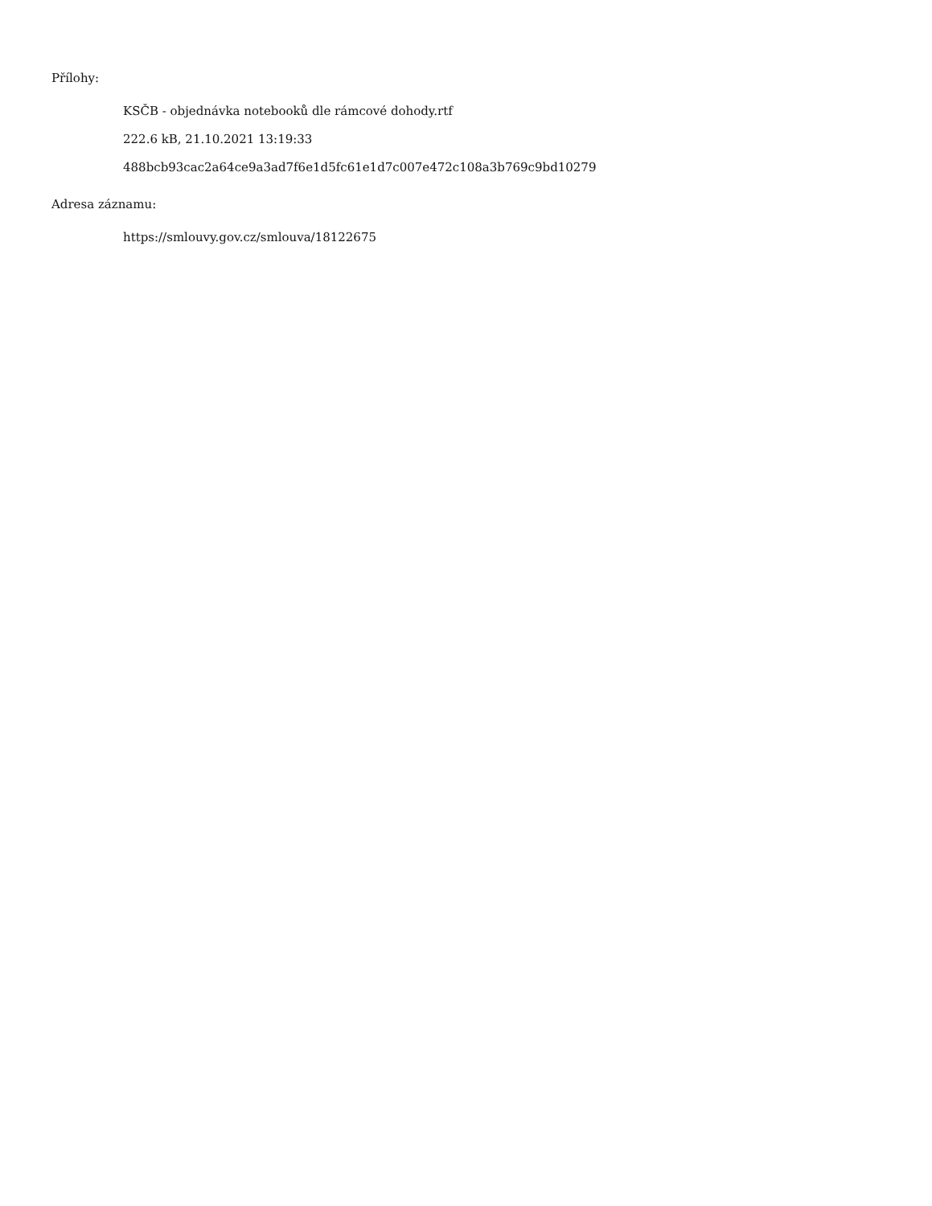Přílohy:
KSČB - objednávka notebooků dle rámcové dohody.rtf
222.6 kB, 21.10.2021 13:19:33
488bcb93cac2a64ce9a3ad7f6e1d5fc61e1d7c007e472c108a3b769c9bd10279
Adresa záznamu:
https://smlouvy.gov.cz/smlouva/18122675